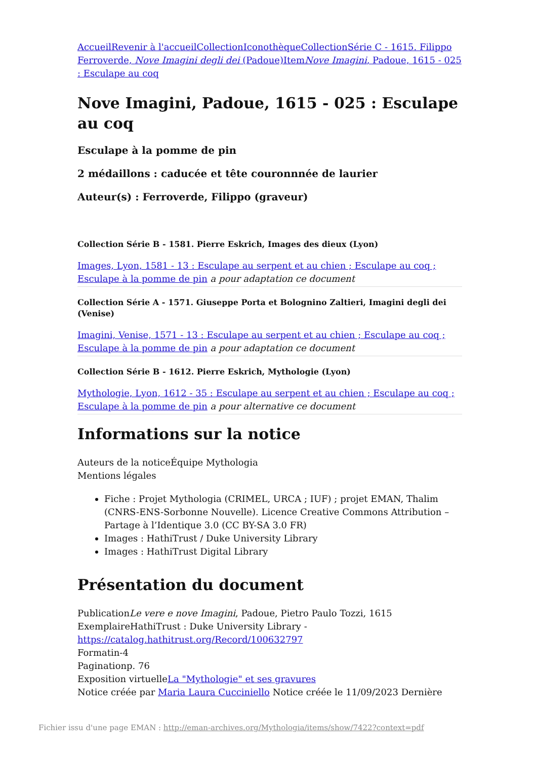Accueil Revenir à l'accueil Collection Iconothèque Collection Série C - 1615. Filippo Ferroverde, Nove Imagini degli dei (Padoue) Item Nove Imagini, Padoue, 1615 - 025 : Esculape au coq
Nove Imagini, Padoue, 1615 - 025 : Esculape au coq
Esculape à la pomme de pin
2 médaillons : caducée et tête couronnnée de laurier
Auteur(s) : Ferroverde, Filippo (graveur)
Collection Série B - 1581. Pierre Eskrich, Images des dieux (Lyon)
Images, Lyon, 1581 - 13 : Esculape au serpent et au chien ; Esculape au coq ; Esculape à la pomme de pin a pour adaptation ce document
Collection Série A - 1571. Giuseppe Porta et Bolognino Zaltieri, Imagini degli dei (Venise)
Imagini, Venise, 1571 - 13 : Esculape au serpent et au chien ; Esculape au coq ; Esculape à la pomme de pin a pour adaptation ce document
Collection Série B - 1612. Pierre Eskrich, Mythologie (Lyon)
Mythologie, Lyon, 1612 - 35 : Esculape au serpent et au chien ; Esculape au coq ; Esculape à la pomme de pin a pour alternative ce document
Informations sur la notice
Auteurs de la noticeÉquipe Mythologia
Mentions légales
Fiche : Projet Mythologia (CRIMEL, URCA ; IUF) ; projet EMAN, Thalim (CNRS-ENS-Sorbonne Nouvelle). Licence Creative Commons Attribution – Partage à l’Identique 3.0 (CC BY-SA 3.0 FR)
Images : HathiTrust / Duke University Library
Images : HathiTrust Digital Library
Présentation du document
PublicationLe vere e nove Imagini, Padoue, Pietro Paulo Tozzi, 1615
ExemplaireHathiTrust : Duke University Library - https://catalog.hathitrust.org/Record/100632797
Formatin-4
Paginationp. 76
Exposition virtuelleLa "Mythologie" et ses gravures
Notice créée par Maria Laura Cucciniello Notice créée le 11/09/2023 Dernière
Fichier issu d'une page EMAN : http://eman-archives.org/Mythologia/items/show/7422?context=pdf